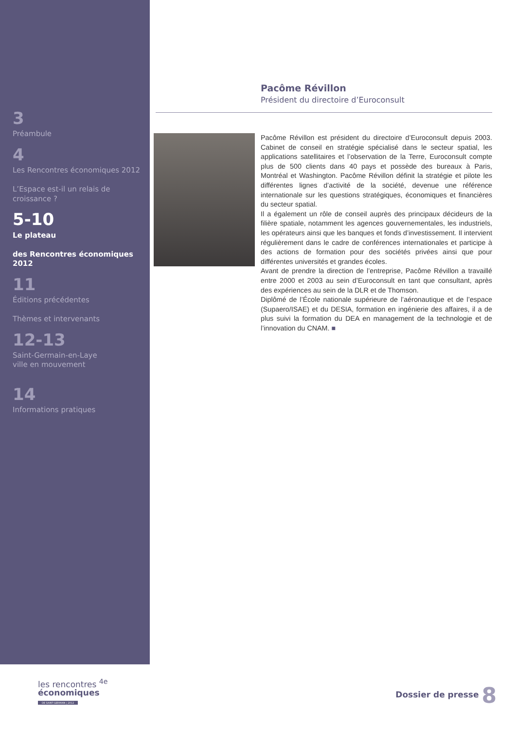3
Préambule
4
Les Rencontres économiques 2012
L’Espace est-il un relais de croissance ?
5-10
Le plateau
des Rencontres économiques 2012
11
Éditions précédentes
Thèmes et intervenants
12-13
Saint-Germain-en-Laye
ville en mouvement
14
Informations pratiques
Pacôme Révillon
Président du directoire d’Euroconsult
Pacôme Révillon est président du directoire d’Euroconsult depuis 2003. Cabinet de conseil en stratégie spécialisé dans le secteur spatial, les applications satellitaires et l’observation de la Terre, Euroconsult compte plus de 500 clients dans 40 pays et possède des bureaux à Paris, Montréal et Washington. Pacôme Révillon définit la stratégie et pilote les différentes lignes d’activité de la société, devenue une référence internationale sur les questions stratégiques, économiques et financières du secteur spatial.
Il a également un rôle de conseil auprès des principaux décideurs de la filière spatiale, notamment les agences gouvernementales, les industriels, les opérateurs ainsi que les banques et fonds d’investissement. Il intervient régulièrement dans le cadre de conférences internationales et participe à des actions de formation pour des sociétés privées ainsi que pour différentes universités et grandes écoles.
Avant de prendre la direction de l’entreprise, Pacôme Révillon a travaillé entre 2000 et 2003 au sein d’Euroconsult en tant que consultant, après des expériences au sein de la DLR et de Thomson.
Diplômé de l’École nationale supérieure de l’aéronautique et de l’espace (Supaero/ISAE) et du DESIA, formation en ingénierie des affaires, il a de plus suivi la formation du DEA en management de la technologie et de l’innovation du CNAM. ■
les rencontres <sup>4e</sup>
économiques
DE SAINT-GERMAIN | 2012
Dossier de presse 8